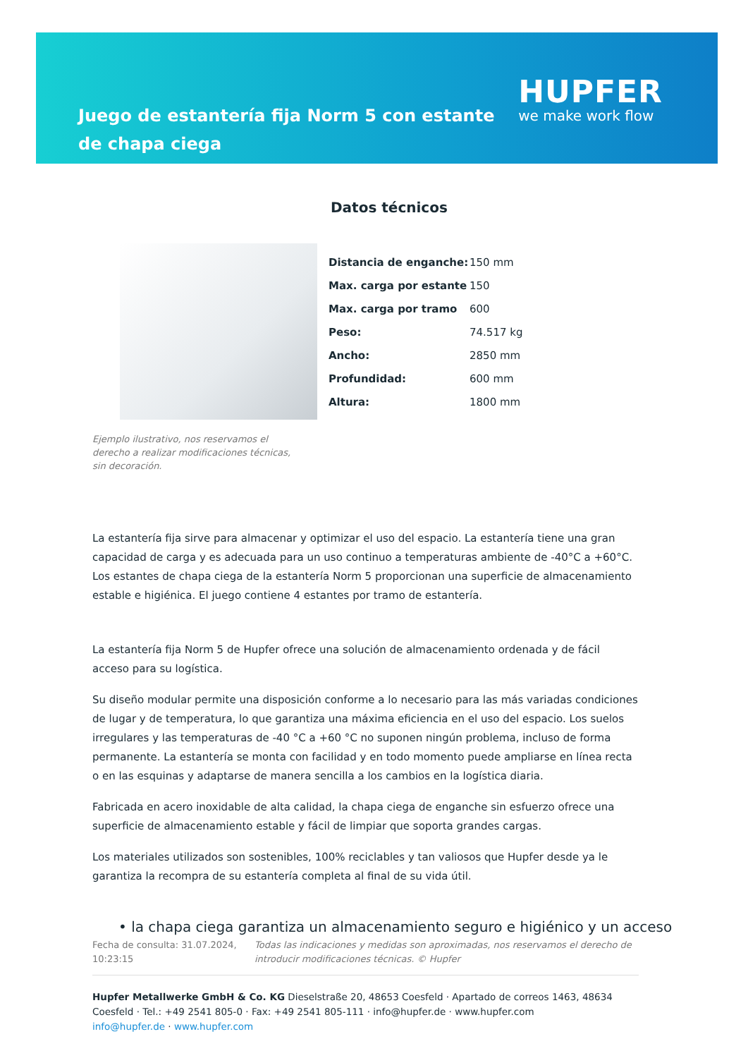Juego de estantería fija Norm 5 con estante de chapa ciega
HUPFER
we make work flow
Datos técnicos
Ejemplo ilustrativo, nos reservamos el derecho a realizar modificaciones técnicas, sin decoración.
| Distancia de enganche: | 150 mm |
| Max. carga por estante | 150 |
| Max. carga por tramo | 600 |
| Peso: | 74.517 kg |
| Ancho: | 2850 mm |
| Profundidad: | 600 mm |
| Altura: | 1800 mm |
La estantería fija sirve para almacenar y optimizar el uso del espacio. La estantería tiene una gran capacidad de carga y es adecuada para un uso continuo a temperaturas ambiente de -40°C a +60°C. Los estantes de chapa ciega de la estantería Norm 5 proporcionan una superficie de almacenamiento estable e higiénica. El juego contiene 4 estantes por tramo de estantería.
La estantería fija Norm 5 de Hupfer ofrece una solución de almacenamiento ordenada y de fácil acceso para su logística.
Su diseño modular permite una disposición conforme a lo necesario para las más variadas condiciones de lugar y de temperatura, lo que garantiza una máxima eficiencia en el uso del espacio. Los suelos irregulares y las temperaturas de -40 °C a +60 °C no suponen ningún problema, incluso de forma permanente. La estantería se monta con facilidad y en todo momento puede ampliarse en línea recta o en las esquinas y adaptarse de manera sencilla a los cambios en la logística diaria.
Fabricada en acero inoxidable de alta calidad, la chapa ciega de enganche sin esfuerzo ofrece una superficie de almacenamiento estable y fácil de limpiar que soporta grandes cargas.
Los materiales utilizados son sostenibles, 100% reciclables y tan valiosos que Hupfer desde ya le garantiza la recompra de su estantería completa al final de su vida útil.
• la chapa ciega garantiza un almacenamiento seguro e higiénico y un acceso
Fecha de consulta: 31.07.2024, 10:23:15
Todas las indicaciones y medidas son aproximadas, nos reservamos el derecho de introducir modificaciones técnicas. © Hupfer
Hupfer Metallwerke GmbH & Co. KG Dieselstraße 20, 48653 Coesfeld · Apartado de correos 1463, 48634 Coesfeld · Tel.: +49 2541 805-0 · Fax: +49 2541 805-111 · info@hupfer.de · www.hupfer.com
info@hupfer.de · www.hupfer.com